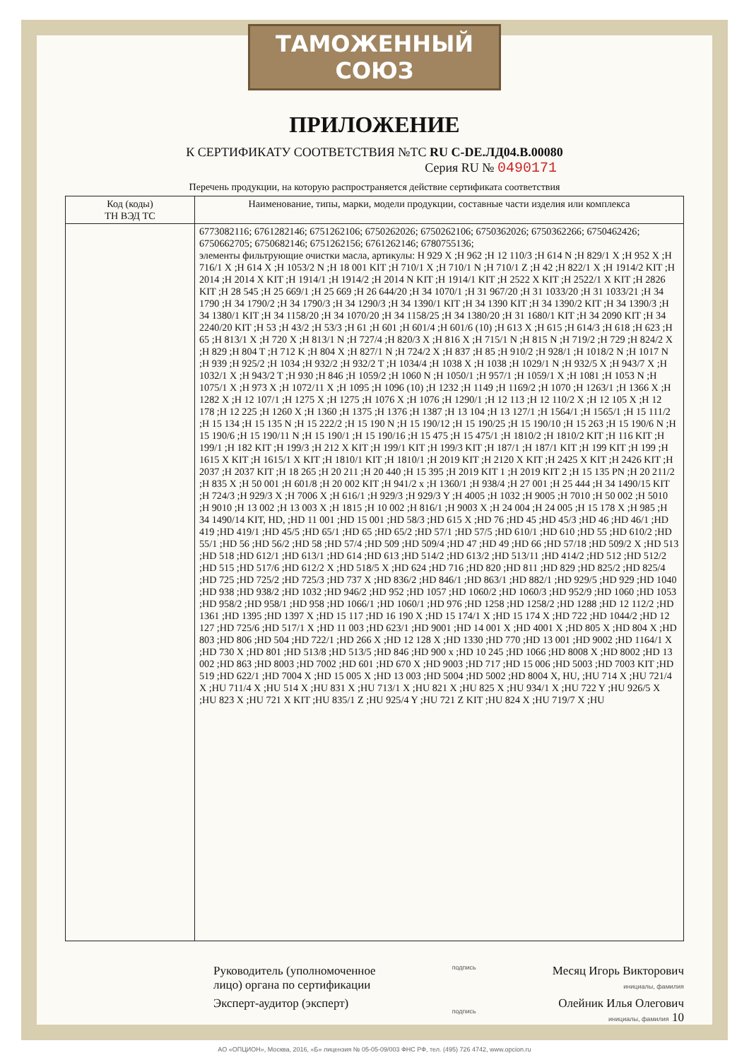ТАМОЖЕННЫЙ СОЮЗ
ПРИЛОЖЕНИЕ
К СЕРТИФИКАТУ СООТВЕТСТВИЯ №ТС RU C-DE.ЛД04.В.00080
Серия RU № 0490171
Перечень продукции, на которую распространяется действие сертификата соответствия
| Код (коды) ТН ВЭД ТС | Наименование, типы, марки, модели продукции, составные части изделия или комплекса |
| --- | --- |
| | 6773082116; 6761282146; 6751262106; 6750262026; 6750262106; 6750362026; 6750362266; 6750462426; 6750662705; 6750682146; 6751262156; 6761262146; 6780755136; элементы фильтрующие очистки масла, артикулы: H 929 X ;H 962 ;H 12 110/3 ;H 614 N ;H 829/1 X ;H 952 X ;H 716/1 X ;H 614 X ;H 1053/2 N ;H 18 001 KIT ;H 710/1 X ;H 710/1 N ;H 710/1 Z ;H 42 ;H 822/1 X ;H 1914/2 KIT ;H 2014 ;H 2014 X KIT ;H 1914/1 ;H 1914/2 ;H 2014 N KIT ;H 1914/1 KIT ;H 2522 X KIT ;H 2522/1 X KIT ;H 2826 KIT ;H 28 545 ;H 25 669/1 ;H 25 669 ;H 26 644/20 ;H 34 1070/1 ;H 31 967/20 ;H 31 1033/20 ;H 31 1033/21 ;H 34 1790 ;H 34 1790/2 ;H 34 1790/3 ;H 34 1290/3 ;H 34 1390/1 KIT ;H 34 1390 KIT ;H 34 1390/2 KIT ;H 34 1390/3 ;H 34 1380/1 KIT ;H 34 1158/20 ;H 34 1070/20 ;H 34 1158/25 ;H 34 1380/20 ;H 31 1680/1 KIT ;H 34 2090 KIT ;H 34 2240/20 KIT ;H 53 ;H 43/2 ;H 53/3 ;H 61 ;H 601 ;H 601/4 ;H 601/6 (10) ;H 613 X ;H 615 ;H 614/3 ;H 618 ;H 623 ;H 65 ;H 813/1 X ;H 720 X ;H 813/1 N ;H 727/4 ;H 820/3 X ;H 816 X ;H 715/1 N ;H 815 N ;H 719/2 ;H 729 ;H 824/2 X ;H 829 ;H 804 T ;H 712 K ;H 804 X ;H 827/1 N ;H 724/2 X ;H 837 ;H 85 ;H 910/2 ;H 928/1 ;H 1018/2 N ;H 1017 N ;H 939 ;H 925/2 ;H 1034 ;H 932/2 ;H 932/2 T ;H 1034/4 ;H 1038 X ;H 1038 ;H 1029/1 N ;H 932/5 X ;H 943/7 X ;H 1032/1 X ;H 943/2 T ;H 930 ;H 846 ;H 1059/2 ;H 1060 N ;H 1050/1 ;H 957/1 ;H 1059/1 X ;H 1081 ;H 1053 N ;H 1075/1 X ;H 973 X ;H 1072/11 X ;H 1095 ;H 1096 (10) ;H 1232 ;H 1149 ;H 1169/2 ;H 1070 ;H 1263/1 ;H 1366 X ;H 1282 X ;H 12 107/1 ;H 1275 X ;H 1275 ;H 1076 X ;H 1076 ;H 1290/1 ;H 12 113 ;H 12 110/2 X ;H 12 105 X ;H 12 178 ;H 12 225 ;H 1260 X ;H 1360 ;H 1375 ;H 1376 ;H 1387 ;H 13 104 ;H 13 127/1 ;H 1564/1 ;H 1565/1 ;H 15 111/2 ;H 15 134 ;H 15 135 N ;H 15 222/2 ;H 15 190 N ;H 15 190/12 ;H 15 190/25 ;H 15 190/10 ;H 15 263 ;H 15 190/6 N ;H 15 190/6 ;H 15 190/11 N ;H 15 190/1 ;H 15 190/16 ;H 15 475 ;H 15 475/1 ;H 1810/2 ;H 1810/2 KIT ;H 116 KIT ;H 199/1 ;H 182 KIT ;H 199/3 ;H 212 X KIT ;H 199/1 KIT ;H 199/3 KIT ;H 187/1 ;H 187/1 KIT ;H 199 KIT ;H 199 ;H 1615 X KIT ;H 1615/1 X KIT ;H 1810/1 KIT ;H 1810/1 ;H 2019 KIT ;H 2120 X KIT ;H 2425 X KIT ;H 2426 KIT ;H 2037 ;H 2037 KIT ;H 18 265 ;H 20 211 ;H 20 440 ;H 15 395 ;H 2019 KIT 1 ;H 2019 KIT 2 ;H 15 135 PN ;H 20 211/2 ;H 835 X ;H 50 001 ;H 601/8 ;H 20 002 KIT ;H 941/2 x ;H 1360/1 ;H 938/4 ;H 27 001 ;H 25 444 ;H 34 1490/15 KIT ;H 724/3 ;H 929/3 X ;H 7006 X ;H 616/1 ;H 929/3 ;H 929/3 Y ;H 4005 ;H 1032 ;H 9005 ;H 7010 ;H 50 002 ;H 5010 ;H 9010 ;H 13 002 ;H 13 003 X ;H 1815 ;H 10 002 ;H 816/1 ;H 9003 X ;H 24 004 ;H 24 005 ;H 15 178 X ;H 985 ;H 34 1490/14 KIT, HD, ;HD 11 001 ;HD 15 001 ;HD 58/3 ;HD 615 X ;HD 76 ;HD 45 ;HD 45/3 ;HD 46 ;HD 46/1 ;HD 419 ;HD 419/1 ;HD 45/5 ;HD 65/1 ;HD 65 ;HD 65/2 ;HD 57/1 ;HD 57/5 ;HD 610/1 ;HD 610 ;HD 55 ;HD 610/2 ;HD 55/1 ;HD 56 ;HD 56/2 ;HD 58 ;HD 57/4 ;HD 509 ;HD 509/4 ;HD 47 ;HD 49 ;HD 66 ;HD 57/18 ;HD 509/2 X ;HD 513 ;HD 518 ;HD 612/1 ;HD 613/1 ;HD 614 ;HD 613 ;HD 514/2 ;HD 613/2 ;HD 513/11 ;HD 414/2 ;HD 512 ;HD 512/2 ;HD 515 ;HD 517/6 ;HD 612/2 X ;HD 518/5 X ;HD 624 ;HD 716 ;HD 820 ;HD 811 ;HD 829 ;HD 825/2 ;HD 825/4 ;HD 725 ;HD 725/2 ;HD 725/3 ;HD 737 X ;HD 836/2 ;HD 846/1 ;HD 863/1 ;HD 882/1 ;HD 929/5 ;HD 929 ;HD 1040 ;HD 938 ;HD 938/2 ;HD 1032 ;HD 946/2 ;HD 952 ;HD 1057 ;HD 1060/2 ;HD 1060/3 ;HD 952/9 ;HD 1060 ;HD 1053 ;HD 958/2 ;HD 958/1 ;HD 958 ;HD 1066/1 ;HD 1060/1 ;HD 976 ;HD 1258 ;HD 1258/2 ;HD 1288 ;HD 12 112/2 ;HD 1361 ;HD 1395 ;HD 1397 X ;HD 15 117 ;HD 16 190 X ;HD 15 174/1 X ;HD 15 174 X ;HD 722 ;HD 1044/2 ;HD 12 127 ;HD 725/6 ;HD 517/1 X ;HD 11 003 ;HD 623/1 ;HD 9001 ;HD 14 001 X ;HD 4001 X ;HD 805 X ;HD 804 X ;HD 803 ;HD 806 ;HD 504 ;HD 722/1 ;HD 266 X ;HD 12 128 X ;HD 1330 ;HD 770 ;HD 13 001 ;HD 9002 ;HD 1164/1 X ;HD 730 X ;HD 801 ;HD 513/8 ;HD 513/5 ;HD 846 ;HD 900 x ;HD 10 245 ;HD 1066 ;HD 8008 X ;HD 8002 ;HD 13 002 ;HD 863 ;HD 8003 ;HD 7002 ;HD 601 ;HD 670 X ;HD 9003 ;HD 717 ;HD 15 006 ;HD 5003 ;HD 7003 KIT ;HD 519 ;HD 622/1 ;HD 7004 X ;HD 15 005 X ;HD 13 003 ;HD 5004 ;HD 5002 ;HD 8004 X, HU, ;HU 714 X ;HU 721/4 X ;HU 711/4 X ;HU 514 X ;HU 831 X ;HU 713/1 X ;HU 821 X ;HU 825 X ;HU 934/1 X ;HU 722 Y ;HU 926/5 X ;HU 823 X ;HU 721 X KIT ;HU 835/1 Z ;HU 925/4 Y ;HU 721 Z KIT ;HU 824 X ;HU 719/7 X ;HU |
Руководитель (уполномоченное
лицо) органа по сертификации
Эксперт-аудитор (эксперт)
подпись
подпись
Месяц Игорь Викторович
инициалы, фамилия
Олейник Илья Олегович
инициалы, фамилия 10
АО «ОПЦИОН», Москва, 2016, «Б» лицензия № 05-05-09/003 ФНС РФ, тел. (495) 726 4742, www.opcion.ru